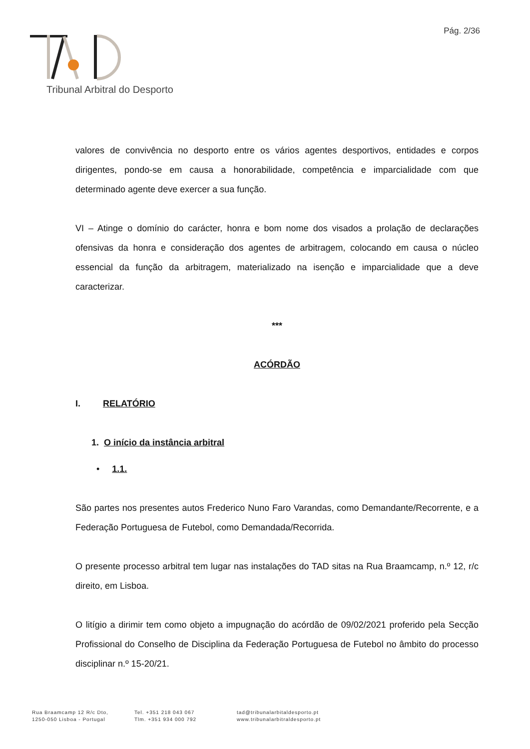Pág. 2/36
Tribunal Arbitral do Desporto
valores de convivência no desporto entre os vários agentes desportivos, entidades e corpos dirigentes, pondo-se em causa a honorabilidade, competência e imparcialidade com que determinado agente deve exercer a sua função.
VI – Atinge o domínio do carácter, honra e bom nome dos visados a prolação de declarações ofensivas da honra e consideração dos agentes de arbitragem, colocando em causa o núcleo essencial da função da arbitragem, materializado na isenção e imparcialidade que a deve caracterizar.
***
ACÓRDÃO
I. RELATÓRIO
1. O início da instância arbitral
• 1.1.
São partes nos presentes autos Frederico Nuno Faro Varandas, como Demandante/Recorrente, e a Federação Portuguesa de Futebol, como Demandada/Recorrida.
O presente processo arbitral tem lugar nas instalações do TAD sitas na Rua Braamcamp, n.º 12, r/c direito, em Lisboa.
O litígio a dirimir tem como objeto a impugnação do acórdão de 09/02/2021 proferido pela Secção Profissional do Conselho de Disciplina da Federação Portuguesa de Futebol no âmbito do processo disciplinar n.º 15-20/21.
Rua Braamcamp 12 R/c Dto,
1250-050 Lisboa - Portugal
Tel. +351 218 043 067
Tlm. +351 934 000 792
tad@tribunalarbitaldesporto.pt
www.tribunalarbitraldesporto.pt